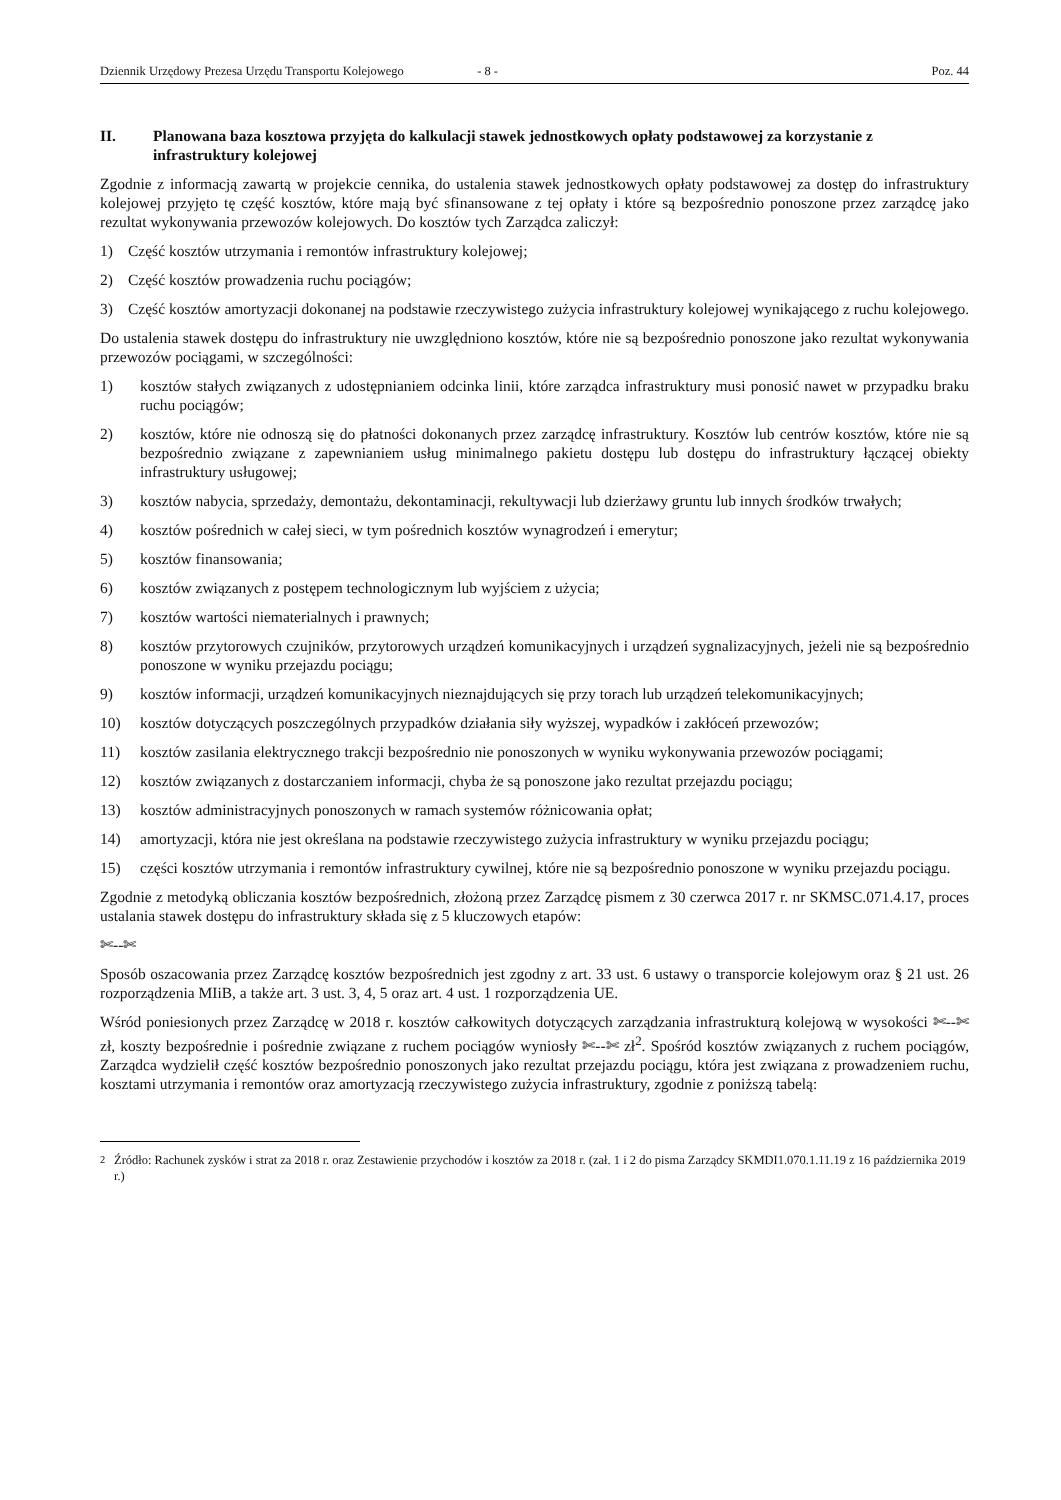Dziennik Urzędowy Prezesa Urzędu Transportu Kolejowego - 8 - Poz. 44
II. Planowana baza kosztowa przyjęta do kalkulacji stawek jednostkowych opłaty podstawowej za korzystanie z infrastruktury kolejowej
Zgodnie z informacją zawartą w projekcie cennika, do ustalenia stawek jednostkowych opłaty podstawowej za dostęp do infrastruktury kolejowej przyjęto tę część kosztów, które mają być sfinansowane z tej opłaty i które są bezpośrednio ponoszone przez zarządcę jako rezultat wykonywania przewozów kolejowych. Do kosztów tych Zarządca zaliczył:
1) Część kosztów utrzymania i remontów infrastruktury kolejowej;
2) Część kosztów prowadzenia ruchu pociągów;
3) Część kosztów amortyzacji dokonanej na podstawie rzeczywistego zużycia infrastruktury kolejowej wynikającego z ruchu kolejowego.
Do ustalenia stawek dostępu do infrastruktury nie uwzględniono kosztów, które nie są bezpośrednio ponoszone jako rezultat wykonywania przewozów pociągami, w szczególności:
1) kosztów stałych związanych z udostępnianiem odcinka linii, które zarządca infrastruktury musi ponosić nawet w przypadku braku ruchu pociągów;
2) kosztów, które nie odnoszą się do płatności dokonanych przez zarządcę infrastruktury. Kosztów lub centrów kosztów, które nie są bezpośrednio związane z zapewnianiem usług minimalnego pakietu dostępu lub dostępu do infrastruktury łączącej obiekty infrastruktury usługowej;
3) kosztów nabycia, sprzedaży, demontażu, dekontaminacji, rekultywacji lub dzierżawy gruntu lub innych środków trwałych;
4) kosztów pośrednich w całej sieci, w tym pośrednich kosztów wynagrodzeń i emerytur;
5) kosztów finansowania;
6) kosztów związanych z postępem technologicznym lub wyjściem z użycia;
7) kosztów wartości niematerialnych i prawnych;
8) kosztów przytorowych czujników, przytorowych urządzeń komunikacyjnych i urządzeń sygnalizacyjnych, jeżeli nie są bezpośrednio ponoszone w wyniku przejazdu pociągu;
9) kosztów informacji, urządzeń komunikacyjnych nieznajdujących się przy torach lub urządzeń telekomunikacyjnych;
10) kosztów dotyczących poszczególnych przypadków działania siły wyższej, wypadków i zakłóceń przewozów;
11) kosztów zasilania elektrycznego trakcji bezpośrednio nie ponoszonych w wyniku wykonywania przewozów pociągami;
12) kosztów związanych z dostarczaniem informacji, chyba że są ponoszone jako rezultat przejazdu pociągu;
13) kosztów administracyjnych ponoszonych w ramach systemów różnicowania opłat;
14) amortyzacji, która nie jest określana na podstawie rzeczywistego zużycia infrastruktury w wyniku przejazdu pociągu;
15) części kosztów utrzymania i remontów infrastruktury cywilnej, które nie są bezpośrednio ponoszone w wyniku przejazdu pociągu.
Zgodnie z metodyką obliczania kosztów bezpośrednich, złożoną przez Zarządcę pismem z 30 czerwca 2017 r. nr SKMSC.071.4.17, proces ustalania stawek dostępu do infrastruktury składa się z 5 kluczowych etapów:
✄--✄
Sposób oszacowania przez Zarządcę kosztów bezpośrednich jest zgodny z art. 33 ust. 6 ustawy o transporcie kolejowym oraz § 21 ust. 26 rozporządzenia MIiB, a także art. 3 ust. 3, 4, 5 oraz art. 4 ust. 1 rozporządzenia UE.
Wśród poniesionych przez Zarządcę w 2018 r. kosztów całkowitych dotyczących zarządzania infrastrukturą kolejową w wysokości ✄--✄ zł, koszty bezpośrednie i pośrednie związane z ruchem pociągów wyniosły ✄--✄ zł<sup>2</sup>. Spośród kosztów związanych z ruchem pociągów, Zarządca wydzielił część kosztów bezpośrednio ponoszonych jako rezultat przejazdu pociągu, która jest związana z prowadzeniem ruchu, kosztami utrzymania i remontów oraz amortyzacją rzeczywistego zużycia infrastruktury, zgodnie z poniższą tabelą:
<sup>2</sup> Źródło: Rachunek zysków i strat za 2018 r. oraz Zestawienie przychodów i kosztów za 2018 r. (zał. 1 i 2 do pisma Zarządcy SKMDI1.070.1.11.19 z 16 października 2019 r.)